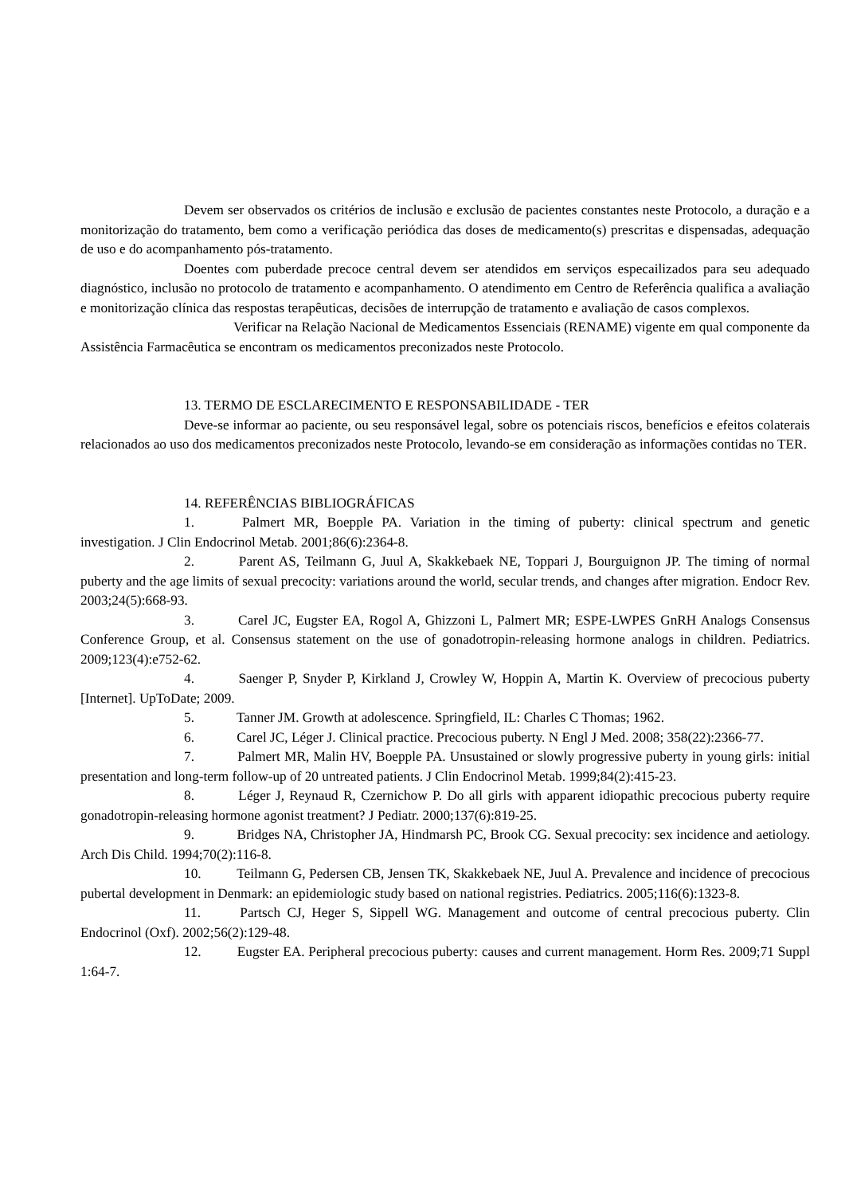Devem ser observados os critérios de inclusão e exclusão de pacientes constantes neste Protocolo, a duração e a monitorização do tratamento, bem como a verificação periódica das doses de medicamento(s) prescritas e dispensadas, adequação de uso e do acompanhamento pós-tratamento.
Doentes com puberdade precoce central devem ser atendidos em serviços especailizados para seu adequado diagnóstico, inclusão no protocolo de tratamento e acompanhamento. O atendimento em Centro de Referência qualifica a avaliação e monitorização clínica das respostas terapêuticas, decisões de interrupção de tratamento e avaliação de casos complexos.
Verificar na Relação Nacional de Medicamentos Essenciais (RENAME) vigente em qual componente da Assistência Farmacêutica se encontram os medicamentos preconizados neste Protocolo.
13. TERMO DE ESCLARECIMENTO E RESPONSABILIDADE - TER
Deve-se informar ao paciente, ou seu responsável legal, sobre os potenciais riscos, benefícios e efeitos colaterais relacionados ao uso dos medicamentos preconizados neste Protocolo, levando-se em consideração as informações contidas no TER.
14. REFERÊNCIAS BIBLIOGRÁFICAS
1. Palmert MR, Boepple PA. Variation in the timing of puberty: clinical spectrum and genetic investigation. J Clin Endocrinol Metab. 2001;86(6):2364-8.
2. Parent AS, Teilmann G, Juul A, Skakkebaek NE, Toppari J, Bourguignon JP. The timing of normal puberty and the age limits of sexual precocity: variations around the world, secular trends, and changes after migration. Endocr Rev. 2003;24(5):668-93.
3. Carel JC, Eugster EA, Rogol A, Ghizzoni L, Palmert MR; ESPE-LWPES GnRH Analogs Consensus Conference Group, et al. Consensus statement on the use of gonadotropin-releasing hormone analogs in children. Pediatrics. 2009;123(4):e752-62.
4. Saenger P, Snyder P, Kirkland J, Crowley W, Hoppin A, Martin K. Overview of precocious puberty [Internet]. UpToDate; 2009.
5. Tanner JM. Growth at adolescence. Springfield, IL: Charles C Thomas; 1962.
6. Carel JC, Léger J. Clinical practice. Precocious puberty. N Engl J Med. 2008; 358(22):2366-77.
7. Palmert MR, Malin HV, Boepple PA. Unsustained or slowly progressive puberty in young girls: initial presentation and long-term follow-up of 20 untreated patients. J Clin Endocrinol Metab. 1999;84(2):415-23.
8. Léger J, Reynaud R, Czernichow P. Do all girls with apparent idiopathic precocious puberty require gonadotropin-releasing hormone agonist treatment? J Pediatr. 2000;137(6):819-25.
9. Bridges NA, Christopher JA, Hindmarsh PC, Brook CG. Sexual precocity: sex incidence and aetiology. Arch Dis Child. 1994;70(2):116-8.
10. Teilmann G, Pedersen CB, Jensen TK, Skakkebaek NE, Juul A. Prevalence and incidence of precocious pubertal development in Denmark: an epidemiologic study based on national registries. Pediatrics. 2005;116(6):1323-8.
11. Partsch CJ, Heger S, Sippell WG. Management and outcome of central precocious puberty. Clin Endocrinol (Oxf). 2002;56(2):129-48.
12. Eugster EA. Peripheral precocious puberty: causes and current management. Horm Res. 2009;71 Suppl 1:64-7.